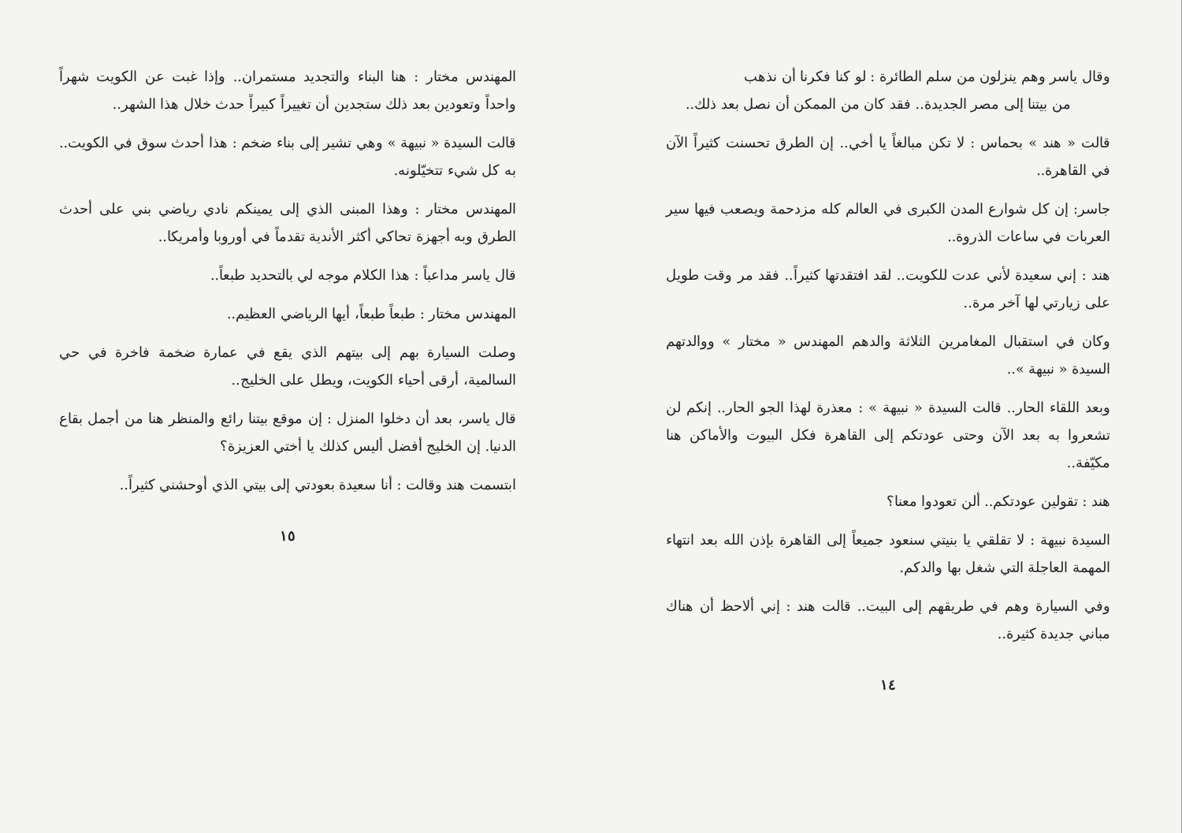وقال ياسر وهم ينزلون من سلم الطائرة : لو كنا فكرنا أن نذهب
من بيتنا إلى مصر الجديدة.. فقد كان من الممكن أن نصل بعد ذلك..
قالت « هند » بحماس : لا تكن مبالغاً يا أخي.. إن الطرق تحسنت كثيراً الآن في القاهرة..
جاسر: إن كل شوارع المدن الكبرى في العالم كله مزدحمة ويصعب فيها سير العربات في ساعات الذروة..
هند : إني سعيدة لأني عدت للكويت.. لقد افتقدتها كثيراً.. فقد مر وقت طويل على زيارتي لها آخر مرة..
وكان في استقبال المغامرين الثلاثة والدهم المهندس « مختار » ووالدتهم السيدة « نبيهة »..
وبعد اللقاء الحار.. قالت السيدة « نبيهة » : معذرة لهذا الجو الحار.. إنكم لن تشعروا به بعد الآن وحتى عودتكم إلى القاهرة فكل البيوت والأماكن هنا مكيّفة..
هند : تقولين عودتكم.. ألن تعودوا معنا؟
السيدة نبيهة : لا تقلقي يا بنيتي سنعود جميعاً إلى القاهرة بإذن الله بعد انتهاء المهمة العاجلة التي شغل بها والدكم.
وفي السيارة وهم في طريقهم إلى البيت.. قالت هند : إني ألاحظ أن هناك مباني جديدة كثيرة..
١٤
المهندس مختار : هنا البناء والتجديد مستمران.. وإذا غبت عن الكويت شهراً واحداً وتعودين بعد ذلك ستجدين أن تغييراً كبيراً حدث خلال هذا الشهر..
قالت السيدة « نبيهة » وهي تشير إلى بناء ضخم : هذا أحدث سوق في الكويت.. به كل شيء تتخيّلونه.
المهندس مختار : وهذا المبنى الذي إلى يمينكم نادي رياضي بني على أحدث الطرق وبه أجهزة تحاكي أكثر الأندية تقدماً في أوروبا وأمريكا..
قال ياسر مداعباً : هذا الكلام موجه لي بالتحديد طبعاً..
المهندس مختار : طبعاً طبعاً، أيها الرياضي العظيم..
وصلت السيارة بهم إلى بيتهم الذي يقع في عمارة ضخمة فاخرة في حي السالمية، أرقى أحياء الكويت، ويطل على الخليج..
قال ياسر، بعد أن دخلوا المنزل : إن موقع بيتنا رائع والمنظر هنا من أجمل بقاع الدنيا. إن الخليج أفضل أليس كذلك يا أختي العزيزة؟
ابتسمت هند وقالت : أنا سعيدة بعودتي إلى بيتي الذي أوحشني كثيراً..
١٥